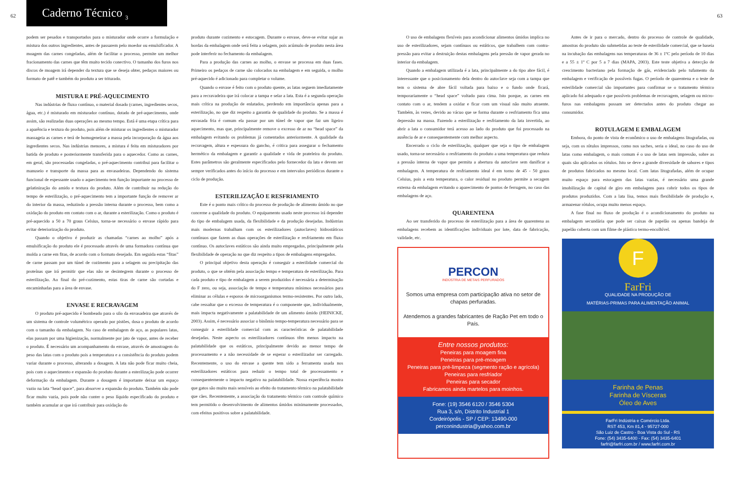62
Caderno Técnico <sub>3</sub>
63
podem ser pesados e transportados para o misturador onde ocorre a formulação e mistura dos outros ingredientes, antes de passarem pelo moedor ou emulsificador. A moagem das carnes congeladas, além de facilitar o processo, permite um melhor fracionamento das carnes que têm muito tecido conectivo. O tamanho dos furos nos discos de moagem irá depender da textura que se deseja obter, pedaços maiores ou formato de patê e também do produto a ser triturado.
MISTURA E PRÉ-AQUECIMENTO
Nas indústrias de fluxo contínuo, o material dosado (carnes, ingredientes secos, água, etc.) é misturado em misturador contínuo, dotado de pré-aquecimento, onde assim, são realizadas duas operações ao mesmo tempo. Está é uma etapa crítica para a aparência e textura do produto, pois além de misturar os ingredientes o misturador massageia as carnes e terá de homogeneizar a massa pela incorporação da água aos ingredientes secos. Nas indústrias menores, a mistura é feita em misturadores por batida de produto e posteriormente transferida para o aquecedor. Como as carnes, em geral, são processadas congeladas, o pré-aquecimento contribui para facilitar o manuseio e transporte da massa para as envasadeiras. Dependendo do sistema funcional de espessante usado o aquecimento tem função importante no processo de gelatinização do amido e textura do produto. Além de contribuir na redução do tempo de esterilização, o pré-aquecimento tem a importante função de remover ar do interior da massa, reduzindo a pressão interna durante o processo, bem como a oxidação do produto em contato com o ar, durante a esterilização. Como o produto é pré-aquecido a 50 a 70 graus Celsius, torna-se necessário o envase rápido para evitar deteriorização do produto.
Quando o objetivo é produzir as chamadas “carnes ao molho” após a emulsificação do produto ele é processado através de uma formadora contínua que molda a carne em fitas, de acordo com o formato desejado. Em seguida estas “fitas” de carne passam por um túnel de cozimento para a selagem ou precipitação das proteínas que irá permitir que elas não se desintegrem durante o processo de esterilização. Ao final do pré-cozimento, estas tiras de carne são cortadas e encaminhadas para a área de envase.
ENVASE E RECRAVAGEM
O produto pré-aquecido é bombeado para o silo da envasadeira que através de um sistema de controle volumétrico operado por pistões, dosa o produto de acordo com o tamanho da embalagem. No caso de embalagem de aço, as populares latas, elas passam por uma higienização, normalmente por jato de vapor, antes de receber o produto. É necessário um acompanhamento do envase, através de amostragem do peso das latas com o produto pois a temperatura e a consistência do produto podem variar durante o processo, alterando a dosagem. A lata não pode ficar muito cheia, pois com o aquecimento e expansão do produto durante a esterilização pode ocorrer deformação da embalagem. Durante a dosagem é importante deixar um espaço vazio na lata “head space”, para absorver a expansão do produto. Também não pode ficar muito vazia, pois pode não conter o peso líquido especificado do produto e também acumular ar que irá contribuir para oxidação do
produto durante cozimento e estocagem. Durante o envase, deve-se evitar sujar as bordas da embalagem onde será feita a selagem, pois acúmulo de produto nesta área pode interferir no fechamento da embalagem.
Para a produção das carnes ao molho, o envase se processa em duas fases. Primeiro os pedaços de carne são colocados na embalagem e em seguida, o molho pré-aquecido é adicionado para completar o volume.
Quando o envase é feito com o produto quente, as latas seguem imediatamente para a recravadeira que irá colocar a tampa e selar a lata. Esta é a segunda operação mais crítica na produção de enlatados, perdendo em importância apenas para a esterilização, no que diz respeito a garantia de qualidade do produto. Se a massa é envasada fria é comum ela passar por um túnel de vapor que faz um ligeiro aquecimento, mas que, principalmente remove o excesso de ar no “head space” da embalagem evitando os problemas já comentados anteriormente. A qualidade da recravagem, altura e espessura do gancho, é critica para assegurar o fechamento hermético da embalagem e garantir a qualidade e vida de prateleira do produto. Estes parâmetros são geralmente especificados pelo fornecedor da lata e devem ser sempre verificados antes do início do processo e em intervalos periódicos durante o ciclo de produção.
ESTERILIZAÇÃO E RESFRIAMENTO
Este é o ponto mais crítico do processo de produção de alimento úmido no que concerne a qualidade do produto. O equipamento usado neste processo irá depender do tipo de embalagem usada, da flexibilidade e da produção desejadas. Indústrias mais modernas trabalham com os esterilizadores (autoclaves) hidrostáticos contínuos que fazem as duas operações de esterilização e resfriamento em fluxo contínuo. Os autoclaves estáticos são ainda muito empregados, principalmente pela flexibilidade de operação no que diz respeito a tipos de embalagens empregados.
O principal objetivo desta operação é conseguir a esterilidade comercial do produto, o que se obtém pela associação tempo e temperatura de esterilização. Para cada produto e tipo de embalagem a serem produzidos é necessária a determinação do F zero, ou seja, associação de tempo e temperatura mínimos necessários para eliminar as células e esporos de microorganismos termo-resistentes. Por outro lado, cabe ressaltar que o excesso de temperatura é o componente que, individualmente, mais impacta negativamente a palatabilidade de um alimento úmido (HEINICKE, 2003). Assim, é necessário associar o binômio tempo-temperatura necessário para se conseguir a esterilidade comercial com as características de palatabilidade desejadas. Neste aspecto os esterilizadores contínuos têm menos impacto na palatabilidade que os estáticos, principalmente devido ao menor tempo de processamento e a não necessidade de se esperar o esterilizador ser carregado. Recentemente, o uso do envase a quente tem sido a ferramenta usada nos esterilizadores estáticos para reduzir o tempo total de processamento e consequentemente o impacto negativo na palatabilidade. Nossa experiência mostra que gatos são muito mais sensíveis ao efeito do tratamento térmico na palatabilidade que cães. Recentemente, a associação do tratamento térmico com controle químico tem permitido o desenvolvimento de alimentos úmidos minimamente processados, com efeitos positivos sobre a palatabilidade.
O uso de embalagens flexíveis para acondicionar alimentos úmidos implica no uso de esterilizadores, sejam contínuos ou estáticos, que trabalhem com contra-pressão para evitar a destruição destas embalagens pela pressão de vapor gerada no interior da embalagem.
Quando a embalagem utilizada é a lata, principalmente a do tipo abre fácil, é interessante que o posicionamento dela dentro do autoclave seja com a tampa que tem o sistema de abre fácil voltada para baixo e o fundo onde ficará, temporariamente o “head space” voltado para cima. Isto porque, as carnes em contato com o ar, tendem a oxidar e ficar com um visual não muito atraente. Também, às vezes, devido ao vácuo que se forma durante o resfriamento fica uma depressão na massa. Fazendo a esterilização e resfriamento da lata invertida, ao abrir a lata o consumidor terá acesso ao lado do produto que foi processado na ausência de ar e consequentemente com melhor aspecto.
Encerrado o ciclo de esterilização, qualquer que seja o tipo de embalagem usado, torna-se necessário o resfriamento do produto a uma temperatura que reduza a pressão interna de vapor que permita a abertura da autoclave sem danificar a embalagem. A temperatura de resfriamento ideal é em torno de 45 - 50 graus Celsius, pois a esta temperatura, o calor residual no produto permite a secagem externa da embalagem evitando o aparecimento de pontos de ferrugem, no caso das embalagens de aço.
QUARENTENA
Ao ser transferido do processo de esterilização para a área de quarentena as embalagens recebem as identificações individuais por lote, data de fabricação, validade, etc.
PERCON
INDÚSTRIA DE METAIS PERFURADOS
Somos uma empresa com participação ativa no setor de chapas perfuradas.
Atendemos a grandes fabricantes de Ração Pet em todo o País.
Entre nossos produtos:
Peneiras para moagem fina
Peneiras para pré-moagem
Peneiras para pré-limpeza (segmento ração e agrícola)
Peneiras para resfriador
Peneiras para secador
Fabricamos ainda martelos para moinhos.
Fone: (19) 3546 6120 / 3546 5304
Rua 3, s/n, Distrito Industrial 1
Cordeirópolis - SP / CEP: 13490-000
perconindustria@yahoo.com.br
Antes de ir para o mercado, dentro do processo de controle de qualidade, amostras do produto são submetidas ao teste de esterilidade comercial, que se baseia na incubação das embalagens nas temperaturas de 36 ± 1ºC pelo período de 10 dias e a 55 ± 1º C por 5 a 7 dias (MAPA, 2003). Este teste objetiva a detecção de crescimento bacteriano pela formação de gás, evidenciado pelo tufamento da embalagem e verificação de possíveis fugas. O período de quarentena e o teste de esterilidade comercial são importantes para confirmar se o tratamento térmico aplicado foi adequado e que possíveis problemas de recravagem, selagem ou micro-furos nas embalagens possam ser detectados antes do produto chegar ao consumidor.
ROTULAGEM E EMBALAGEM
Embora, do ponto de vista de econômico o uso de embalagens litografadas, ou seja, com os rótulos impressos, como nos saches, seria o ideal, no caso do uso de latas como embalagem, o mais comum é o uso de latas sem impressão, sobre as quais são aplicados os rótulos. Isto se deve a grande diversidade de sabores e tipos de produtos fabricados no mesmo local. Com latas litografadas, além de ocupar muito espaço para estocagem das latas vazias, é necessário uma grande imobilização de capital de giro em embalagens para cobrir todos os tipos de produtos produzidos. Com a lata lisa, temos mais flexibilidade de produção e, armazenar rótulos, ocupa muito menos espaço.
A fase final no fluxo de produção é o acondicionamento do produto na embalagem secundária que pode ser caixas de papelão ou apenas bandeja de papelão coberta com um filme de plástico termo-encolhível.
F
FarFri
QUALIDADE NA PRODUÇÃO DE
MATÉRIAS-PRIMAS PARA ALIMENTAÇÃO ANIMAL
Farinha de Penas
Farinha de Vísceras
Óleo de Aves
FarFri Indústria e Comércio Ltda.
RST 453, Km 81,4 - 95727-000
São Luiz de Castro - Boa Vista do Sul - RS
Fone: (54) 3435-6400 - Fax: (54) 3435-6401
farfri@farfri.com.br / www.farfri.com.br